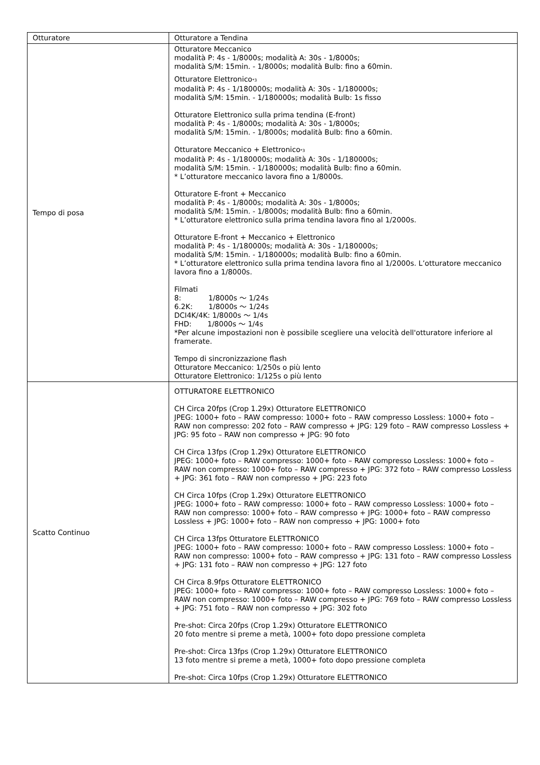| Otturatore | Otturatore a Tendina |
| Tempo di posa | Otturatore Meccanico modalità P: 4s - 1/8000s; modalità A: 30s - 1/8000s; modalità S/M: 15min. - 1/8000s; modalità Bulb: fino a 60min. Otturatore Elettronico<sub>*3</sub> modalità P: 4s - 1/180000s; modalità A: 30s - 1/180000s; modalità S/M: 15min. - 1/180000s; modalità Bulb: 1s fisso Otturatore Elettronico sulla prima tendina (E-front) modalità P: 4s - 1/8000s; modalità A: 30s - 1/8000s; modalità S/M: 15min. - 1/8000s; modalità Bulb: fino a 60min. Otturatore Meccanico + Elettronico<sub>*3</sub> modalità P: 4s - 1/180000s; modalità A: 30s - 1/180000s; modalità S/M: 15min. - 1/180000s; modalità Bulb: fino a 60min. * L’otturatore meccanico lavora fino a 1/8000s. Otturatore E-front + Meccanico modalità P: 4s - 1/8000s; modalità A: 30s - 1/8000s; modalità S/M: 15min. - 1/8000s; modalità Bulb: fino a 60min. * L’otturatore elettronico sulla prima tendina lavora fino al 1/2000s. Otturatore E-front + Meccanico + Elettronico modalità P: 4s - 1/180000s; modalità A: 30s - 1/180000s; modalità S/M: 15min. - 1/180000s; modalità Bulb: fino a 60min. * L’otturatore elettronico sulla prima tendina lavora fino al 1/2000s. L’otturatore meccanico lavora fino a 1/8000s. Filmati 8: 1/8000s ～ 1/24s 6.2K: 1/8000s ～ 1/24s DCI4K/4K: 1/8000s ～ 1/4s FHD: 1/8000s ～ 1/4s *Per alcune impostazioni non è possibile scegliere una velocità dell'otturatore inferiore al framerate. Tempo di sincronizzazione flash Otturatore Meccanico: 1/250s o più lento Otturatore Elettronico: 1/125s o più lento |
| Scatto Continuo | OTTURATORE ELETTRONICO CH Circa 20fps (Crop 1.29x) Otturatore ELETTRONICO JPEG: 1000+ foto – RAW compresso: 1000+ foto – RAW compresso Lossless: 1000+ foto – RAW non compresso: 202 foto – RAW compresso + JPG: 129 foto – RAW compresso Lossless + JPG: 95 foto – RAW non compresso + JPG: 90 foto CH Circa 13fps (Crop 1.29x) Otturatore ELETTRONICO JPEG: 1000+ foto – RAW compresso: 1000+ foto – RAW compresso Lossless: 1000+ foto – RAW non compresso: 1000+ foto – RAW compresso + JPG: 372 foto – RAW compresso Lossless + JPG: 361 foto – RAW non compresso + JPG: 223 foto CH Circa 10fps (Crop 1.29x) Otturatore ELETTRONICO JPEG: 1000+ foto – RAW compresso: 1000+ foto – RAW compresso Lossless: 1000+ foto – RAW non compresso: 1000+ foto – RAW compresso + JPG: 1000+ foto – RAW compresso Lossless + JPG: 1000+ foto – RAW non compresso + JPG: 1000+ foto CH Circa 13fps Otturatore ELETTRONICO JPEG: 1000+ foto – RAW compresso: 1000+ foto – RAW compresso Lossless: 1000+ foto – RAW non compresso: 1000+ foto – RAW compresso + JPG: 131 foto – RAW compresso Lossless + JPG: 131 foto – RAW non compresso + JPG: 127 foto CH Circa 8.9fps Otturatore ELETTRONICO JPEG: 1000+ foto – RAW compresso: 1000+ foto – RAW compresso Lossless: 1000+ foto – RAW non compresso: 1000+ foto – RAW compresso + JPG: 769 foto – RAW compresso Lossless + JPG: 751 foto – RAW non compresso + JPG: 302 foto Pre-shot: Circa 20fps (Crop 1.29x) Otturatore ELETTRONICO 20 foto mentre si preme a metà, 1000+ foto dopo pressione completa Pre-shot: Circa 13fps (Crop 1.29x) Otturatore ELETTRONICO 13 foto mentre si preme a metà, 1000+ foto dopo pressione completa Pre-shot: Circa 10fps (Crop 1.29x) Otturatore ELETTRONICO |